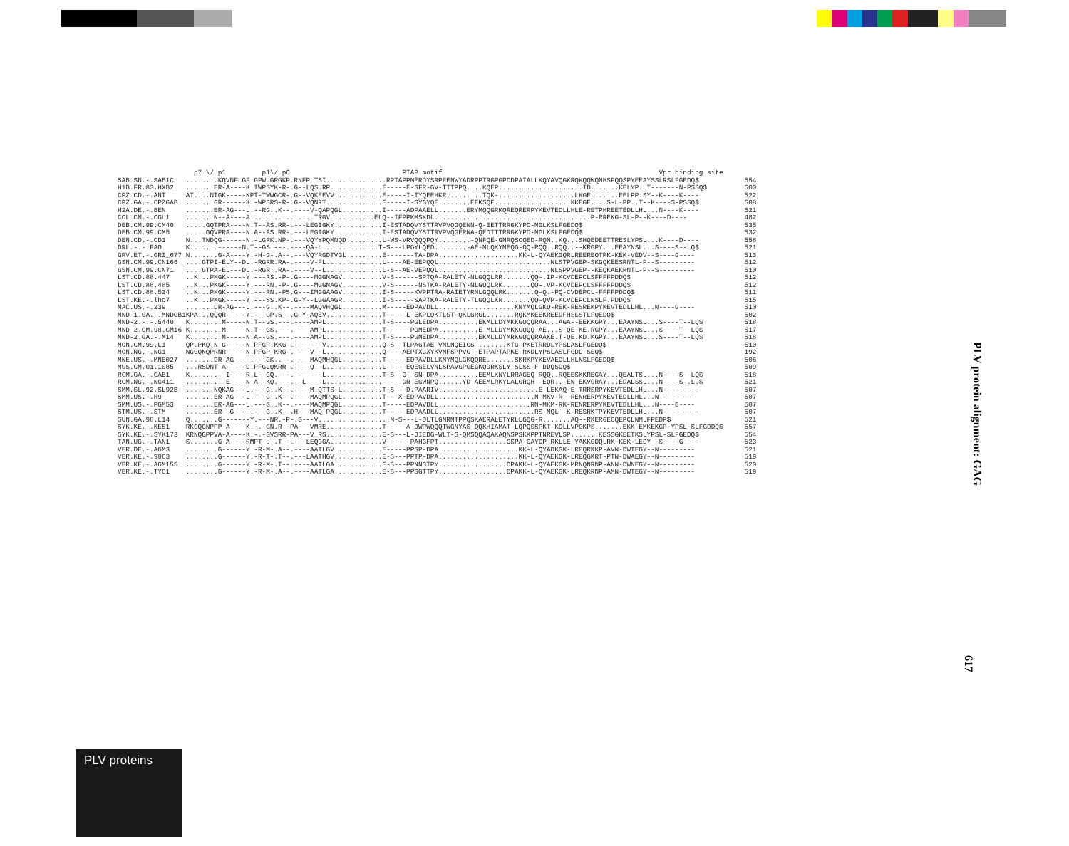| | p7 \/ p1 p1\/ p6 PTAP motif Vpr binding site | |
| SAB.SN.-.SAB1C | ........KQVNFLGF.GPW.GRGKP.RNFPLTSI...............RPTAPPMERDYSRPEENWYADRPPTRGPGPDDPATALLKQYAVQGKRQKQQWQNHSPQQSPYEEAYSSLRSLFGEDQ$ | 554 |
| H1B.FR.83.HXB2 | .......ER-A----K.IWPSYK-R-.G--LQS.RP.............E-----E-SFR-GV-TTTPPQ....KQEP.....................ID.......KELYP.LT-------N-PSSQ$ | 500 |
| CPZ.CD.-.ANT CPZ.GA.-.CPZGAB | AT....NTGK-----KPT-TWWGCR-.G--VQKEEVV............E-----I-IYQEEHKR.........TQK-...................LKGE.......EELPP.SY--K----K---- .......GR------K.-WPSRS-R-.G--VQNRT..............E-----I-SYGYQE........EEKSQE...................KKEGE....S-L-PP..T--K----S-PSSQ$ | 522 508 |
| H2A.DE.-.BEN | .......ER-AG---L.--RG..K--.----V-QAPQGL..........I-----ADPAAELL.......ERYMQQGRKQREQRERPYKEVTEDLLHLE-RETPHREETEDLLHL...N----K---- | 521 |
| COL.CM.-.CGU1 | .......N--A----A................TRGV...........ELQ--IFPPKMSKDL.......................................P-RREKG-SL-P--K----D---- | 482 |
| DEB.CM.99.CM40 DEB.CM.99.CM5 | .....GQTPRA----N.T--AS.RR-.---LEGIGKY............I-ESTADQVYSTTRVPVQGQENN-Q-EETTRRGKYPD-MGLKSLFGEDQ$ .....GQVPRA----N.A--AS.RR-.---LEGIGKY............I-ESTADQVYSTTRVPVQGERNA-QEDTTTRRGKYPD-MGLKSLFGEDQ$ | 535 532 |
| DEN.CD.-.CD1 | N...TNDQG------N.-LGRK.NP-.---VQYYPQMNQD.........L-WS-VRVQQQPQY........-QNFQE-GNRQSCQED-RQN..KQ...SHQEDEETTRESLYPSL...K----D---- | 558 |
| DRL.-.-.FAO | K.......------N.T--GS.---.----QA-L..............T-S---LPGYLQED........-AE-MLQKYMEQG-QQ-RQQ..RQQ..--KRGPY...EEAYNSL...S----S--LQ$ | 521 |
| GRV.ET.-.GRI_677 | N.......G-A----Y.-H-G-.A--.---VQYRGDTVGL.........E-------TA-DPA....................KK-L-QYAEKGQRLREEREQTRK-KEK-VEDV--S----G---- | 513 |
| GSN.CM.99.CN166 GSN.CM.99.CN71 | ....GTPI-ELY--DL.-RGRR.RA-.----V-FL..............L----AE-EEPQQL............................NLSTPVGEP-SKGQKEESRNTL-P--S--------- ....GTPA-EL---DL.-RGR..RA-.----V--L..............L-S--AE-VEPQQL............................NLSPPVGEP--KEQKAEKRNTL-P--S--------- | 512 510 |
| LST.CD.88.447 LST.CD.88.485 LST.CD.88.524 LST.KE.-.lho7 | ..K...PKGK-----Y.---RS.-P-.G----MGGNAGV..........V-S------SPTQA-RALETY-NLGQQLRR.......QQ-.IP-KCVDEPCLSFFFFPDDQ$ ..K...PKGK-----Y.---RN.-P-.G----MGGNAGV..........V-S------NSTKA-RALETY-NLGQQLRK.......QQ-.VP-KCVDEPCLSFFFFPDDQ$ ..K...PKGK-----Y.---RN.-PS.G---IMGGAAGV..........I-S-----KVPPTRA-RAIETYRNLGQQLRK.......Q-Q.-PQ-CVDEPCL-FFFFPDDQ$ ..K...PKGK-----Y.---SS.KP-.G-Y--LGGAAGR..........I-S-----SAPTKA-RALETY-TLGQQLKR.......QQ-QVP-KCVDEPCLNSLF.PDDQ$ | 512 512 511 515 |
| MAC.US.-.239 | .......DR-AG---L.---G..K--.----MAQVHQGL..........M-----EDPAVDLL...................KNYMQLGKQ-REK-RESREKPYKEVTEDLLHL...N----G---- | 510 |
| MND-1.GA.-.MNDGB1 | KPA...QQQR-----Y.---GP.S--.G-Y-AQEV..............T-----L-EKPLQKTLST-QKLGRGL.......RQKMKEEKREEDFHSLSTLFQEDQ$ | 502 |
| MND-2.-.-.5440 MND-2.CM.98.CM16 MND-2.GA.-.M14 | K........M-----N.T--GS.---.----AMPL..............T-S----PGLEDPA..........EKMLLDYMKKGQQQRAA...AGA--EEKKGPY...EAAYNSL...S----T--LQ$ K........M-----N.T--GS.---.----AMPL..............T------PGMEDPA..........E-MLLDYMKKGQQQ-AE...S-QE-KE.RGPY...EAAYNSL...S----T--LQ$ K........M-----N.A--GS.---.----AMPL..............T-S----PGMEDPA..........EKMLLDYMRKGQQQRAAKE.T-QE.KD.KGPY...EAAYNSL...S----T--LQ$ | 518 517 518 |
| MON.CM.99.L1 MON.NG.-.NG1 | QP.PKQ.N-G-----N.PFGP.KKG-.-------V..............Q-S--TLPAGTAE-VNLNQEIGS-.......KTG-PKETRRDLYPSLASLFGEDQ$ NGGQNQPRNR-----N.PFGP-KRG-.----V--L..............Q----AEPTXGXYKVNFSPPVG--ETPAPTAPKE-RKDLYPSLASLFGDD-SEQ$ | 510 192 |
| MNE.US.-.MNE027 | .......DR-AG----.---GK..--.----MAQMHQGL..........T-----EDPAVDLLKNYMQLGKQQRE.......SKRKPYKEVAEDLLHLNSLFGEDQ$ | 506 |
| MUS.CM.01.1085 | ...RSDNT-A-----D.PFGLQKRR-.----Q--L..............L-----EQEGELVNLSPAVGPGEGKQDRKSLY-SLSS-F-DDQSDQ$ | 509 |
| RCM.GA.-.GAB1 RCM.NG.-.NG411 | K........-I----R.L--GQ.---.-------L..............T-S--G--SN-DPA..........EEMLKNYLRRAGEQ-RQQ..RQEESKKREGAY...QEALTSL...N----S--LQ$ .........-E----N.A--KQ.---.--L----L..............-----GR-EGWNPQ......YD-AEEMLRKYLALGRQH--EQR..-EN-EKVGRAY...EDALSSL...N----S-.L.$ | 518 521 |
| SMM.SL.92.SL92B SMM.US.-.H9 SMM.US.-.PGM53 | .......NQKAG---L.---G..K--.----M.QTTS.L..........T-S---D.PAARIV.........................E-LEKAQ-E-TRRSRPYKEVTEDLLHL...N--------- .......ER-AG---L.---G..K--.----MAQMPQGL..........T---X-EDPAVDLL........................N-MKV-R--RENRERPYKEVTEDLLHL...N--------- .......ER-AG---L.---G..K--.----MAQMPQGL..........T-----EDPAVDLL.......................RN-MKM-RK-RENRERPYKEVTEDLLHL...N----G---- | 507 507 507 |
| STM.US.-.STM | .......ER--G----.---G..K--.H---MAQ-PQGL..........T-----EDPAADLL........................RS-MQL--K-RESRKTPYKEVTEDLLHL...N--------- | 507 |
| SUN.GA.98.L14 | Q.......G-------Y.---NR.-P-.G---V..................M-S---L-DLTLGNRMTPPQSKAERALETYRLLGQG-R.......AQ--RKERGECQEPCLNMLFPEDP$ | 521 |
| SYK.KE.-.KE51 SYK.KE.-.SYK173 | RKGQGNPPP-A----K.-.-GN.R--PA---VMRE..............T-----A-DWPWQQQTWGNYAS-QQKHIAMAT-LQPQSSPKT-KDLLVPGKPS.......EKK-EMKEKGP-YPSL-SLFGDDQ$ KRNQGPPVA-A----K.-.-GVSRR-PA---V.RS..............E-S---L-DIEDG-WLT-S-QMSQQAQAKAQNSPSKKPPTNREVLSP.......KESSGKEETKSLYPSL-SLFGEDQ$ | 557 554 |
| TAN.UG.-.TAN1 | S.......G-A----RMPT-.-.T--.---LEQGGA.............V------PAHGFPT.................GSPA-GAYDP-RKLLE-YAKKGDQLRK-KEK-LEDY--S----G---- | 523 |
| VER.DE.-.AGM3 VER.KE.-.9063 VER.KE.-.AGM155 VER.KE.-.TYO1 | ........G------Y.-R-M-.A--.----AATLGV............E-----PPSP-DPA....................KK-L-QYADKGK-LREQRKKP-AVN-DWTEGY--N--------- ........G------Y.-R-T-.T--.---LAATHGV............E-S---PPTP-DPA....................KK-L-QYAEKGK-LREQGKRT-PTN-DWAEGY--N--------- ........G------Y.-R-M-.T--.----AATLGA............E-S---PPNNSTPY.................DPAKK-L-QYAEKGK-MRNQNRNP-ANN-DWNEGY--N--------- ........G------Y.-R-M-.A--.----AATLGA............E-S---PPSGTTPY.................DPAKK-L-QYAEKGK-LREQKRNP-AMN-DWTEGY--N--------- | 521 519 520 519 |
PLV protein alignment: GAG
617
PLV proteins